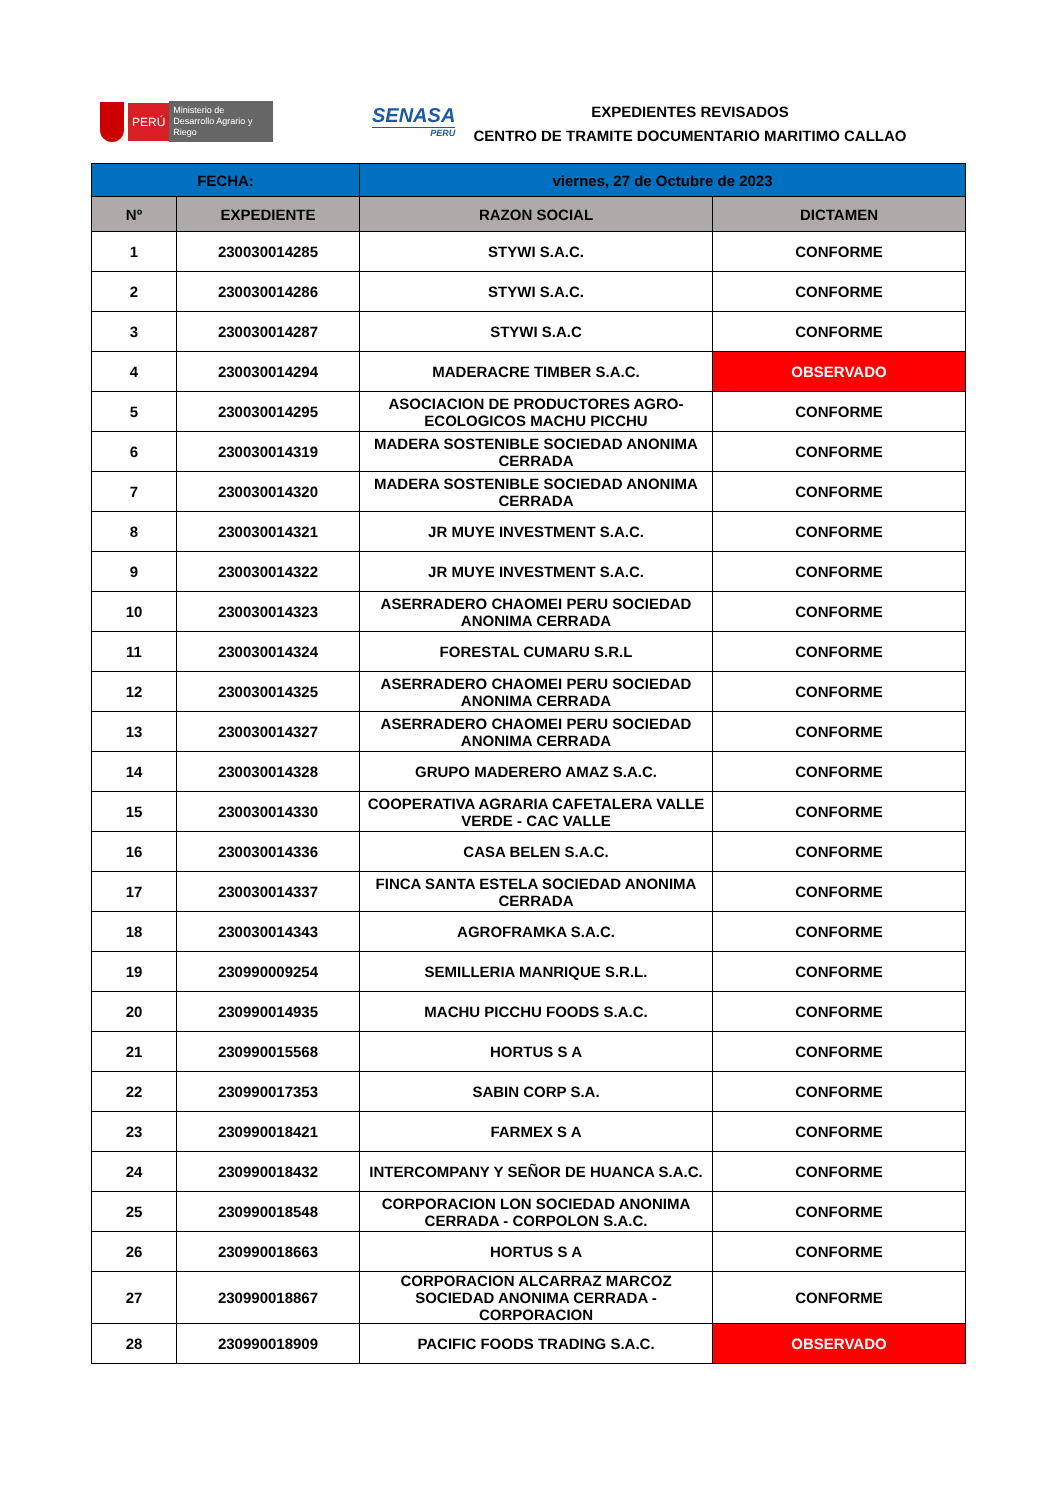PERÚ
Ministerio de Desarrollo Agrario y Riego
SENASA
PERU
EXPEDIENTES REVISADOS
CENTRO DE TRAMITE DOCUMENTARIO MARITIMO CALLAO
| FECHA: | | viernes, 27 de Octubre de 2023 | |
| --- | --- | --- | --- |
| Nº | EXPEDIENTE | RAZON SOCIAL | DICTAMEN |
| 1 | 230030014285 | STYWI S.A.C. | CONFORME |
| 2 | 230030014286 | STYWI S.A.C. | CONFORME |
| 3 | 230030014287 | STYWI S.A.C | CONFORME |
| 4 | 230030014294 | MADERACRE TIMBER S.A.C. | OBSERVADO |
| 5 | 230030014295 | ASOCIACION DE PRODUCTORES AGRO-ECOLOGICOS MACHU PICCHU | CONFORME |
| 6 | 230030014319 | MADERA SOSTENIBLE SOCIEDAD ANONIMA CERRADA | CONFORME |
| 7 | 230030014320 | MADERA SOSTENIBLE SOCIEDAD ANONIMA CERRADA | CONFORME |
| 8 | 230030014321 | JR MUYE INVESTMENT S.A.C. | CONFORME |
| 9 | 230030014322 | JR MUYE INVESTMENT S.A.C. | CONFORME |
| 10 | 230030014323 | ASERRADERO CHAOMEI PERU SOCIEDAD ANONIMA CERRADA | CONFORME |
| 11 | 230030014324 | FORESTAL CUMARU S.R.L | CONFORME |
| 12 | 230030014325 | ASERRADERO CHAOMEI PERU SOCIEDAD ANONIMA CERRADA | CONFORME |
| 13 | 230030014327 | ASERRADERO CHAOMEI PERU SOCIEDAD ANONIMA CERRADA | CONFORME |
| 14 | 230030014328 | GRUPO MADERERO AMAZ S.A.C. | CONFORME |
| 15 | 230030014330 | COOPERATIVA AGRARIA CAFETALERA VALLE VERDE - CAC VALLE | CONFORME |
| 16 | 230030014336 | CASA BELEN S.A.C. | CONFORME |
| 17 | 230030014337 | FINCA SANTA ESTELA SOCIEDAD ANONIMA CERRADA | CONFORME |
| 18 | 230030014343 | AGROFRAMKA S.A.C. | CONFORME |
| 19 | 230990009254 | SEMILLERIA MANRIQUE S.R.L. | CONFORME |
| 20 | 230990014935 | MACHU PICCHU FOODS S.A.C. | CONFORME |
| 21 | 230990015568 | HORTUS S A | CONFORME |
| 22 | 230990017353 | SABIN CORP S.A. | CONFORME |
| 23 | 230990018421 | FARMEX S A | CONFORME |
| 24 | 230990018432 | INTERCOMPANY Y SEÑOR DE HUANCA S.A.C. | CONFORME |
| 25 | 230990018548 | CORPORACION LON SOCIEDAD ANONIMA CERRADA - CORPOLON S.A.C. | CONFORME |
| 26 | 230990018663 | HORTUS S A | CONFORME |
| 27 | 230990018867 | CORPORACION ALCARRAZ MARCOZ SOCIEDAD ANONIMA CERRADA - CORPORACION | CONFORME |
| 28 | 230990018909 | PACIFIC FOODS TRADING S.A.C. | OBSERVADO |